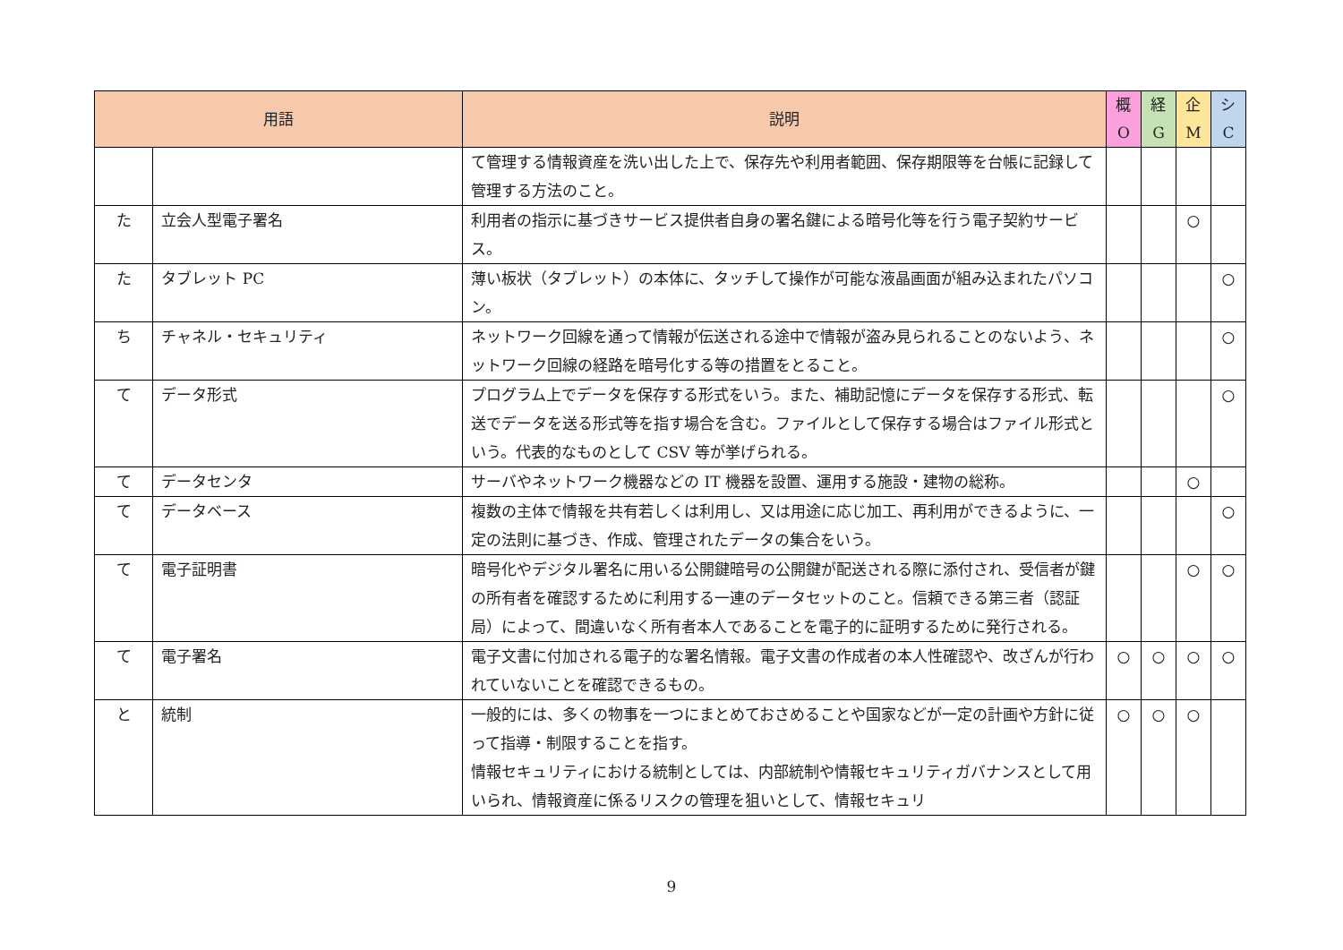| 用語 | | 説明 | 概 O | 経 G | 企 M | シ C |
| --- | --- | --- | --- | --- | --- | --- |
| | | て管理する情報資産を洗い出した上で、保存先や利用者範囲、保存期限等を台帳に記録して管理する方法のこと。 | | | | |
| た | 立会人型電子署名 | 利用者の指示に基づきサービス提供者自身の署名鍵による暗号化等を行う電子契約サービス。 | | | ○ | |
| た | タブレット PC | 薄い板状（タブレット）の本体に、タッチして操作が可能な液晶画面が組み込まれたパソコン。 | | | | ○ |
| ち | チャネル・セキュリティ | ネットワーク回線を通って情報が伝送される途中で情報が盗み見られることのないよう、ネットワーク回線の経路を暗号化する等の措置をとること。 | | | | ○ |
| て | データ形式 | プログラム上でデータを保存する形式をいう。また、補助記憶にデータを保存する形式、転送でデータを送る形式等を指す場合を含む。ファイルとして保存する場合はファイル形式という。代表的なものとして CSV 等が挙げられる。 | | | | ○ |
| て | データセンタ | サーバやネットワーク機器などの IT 機器を設置、運用する施設・建物の総称。 | | | ○ | |
| て | データベース | 複数の主体で情報を共有若しくは利用し、又は用途に応じ加工、再利用ができるように、一定の法則に基づき、作成、管理されたデータの集合をいう。 | | | | ○ |
| て | 電子証明書 | 暗号化やデジタル署名に用いる公開鍵暗号の公開鍵が配送される際に添付され、受信者が鍵の所有者を確認するために利用する一連のデータセットのこと。信頼できる第三者（認証局）によって、間違いなく所有者本人であることを電子的に証明するために発行される。 | | | ○ | ○ |
| て | 電子署名 | 電子文書に付加される電子的な署名情報。電子文書の作成者の本人性確認や、改ざんが行われていないことを確認できるもの。 | ○ | ○ | ○ | ○ |
| と | 統制 | 一般的には、多くの物事を一つにまとめておさめることや国家などが一定の計画や方針に従って指導・制限することを指す。 情報セキュリティにおける統制としては、内部統制や情報セキュリティガバナンスとして用いられ、情報資産に係るリスクの管理を狙いとして、情報セキュリ | ○ | ○ | ○ | |
9